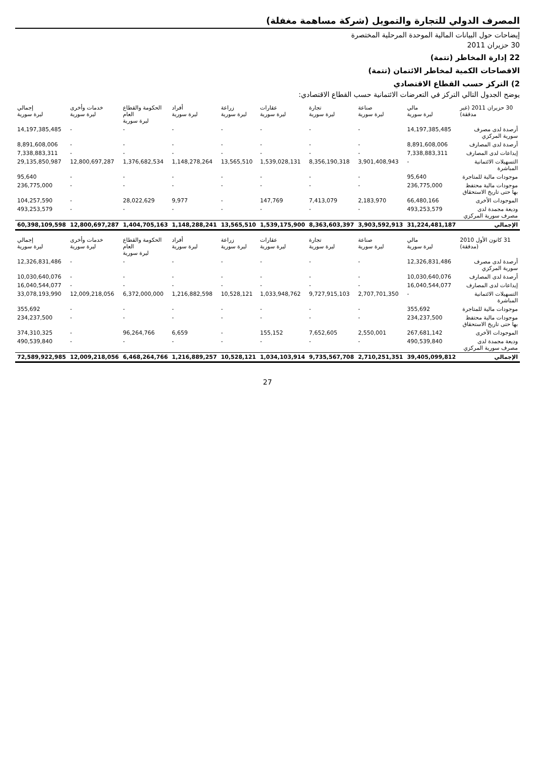المصرف الدولي للتجارة والتمويل (شركة مساهمة مغفلة)
إيضاحات حول البيانات المالية الموحدة المرحلية المختصرة
30 حزيران 2011
22 إدارة المخاطر (تتمة)
الافصاحات الكمية لمخاطر الائتمان (تتمة)
2) التركز حسب القطاع الاقتصادي
يوضح الجدول التالي التركز في التعرضات الائتمانية حسب القطاع الاقتصادي:
| 30 حزيران 2011 (غير مدققة) | مالي ليرة سورية | صناعة ليرة سورية | تجارة ليرة سورية | عقارات ليرة سورية | زراعة ليرة سورية | أفراد ليرة سورية | الحكومة والقطاع العام ليرة سورية | خدمات وأخرى ليرة سورية | إجمالي ليرة سورية |
| --- | --- | --- | --- | --- | --- | --- | --- | --- | --- |
| أرصدة لدى مصرف سورية المركزي | 14,197,385,485 | - | - | - | - | - | - | - | 14,197,385,485 |
| أرصدة لدى المصارف | 8,891,608,006 | - | - | - | - | - | - | - | 8,891,608,006 |
| إيداعات لدى المصارف | 7,338,883,311 | - | - | - | - | - | - | - | 7,338,883,311 |
| التسهيلات الائتمانية المباشرة | - | 3,901,408,943 | 8,356,190,318 | 1,539,028,131 | 13,565,510 | 1,148,278,264 | 1,376,682,534 | 12,800,697,287 | 29,135,850,987 |
| موجودات مالية للمتاجرة | 95,640 | - | - | - | - | - | - | - | 95,640 |
| موجودات مالية محتفظ بها حتى تاريخ الاستحقاق | 236,775,000 | - | - | - | - | - | - | - | 236,775,000 |
| الموجودات الأخرى | 66,480,166 | 2,183,970 | 7,413,079 | 147,769 | - | 9,977 | 28,022,629 | - | 104,257,590 |
| وديعة مجمدة لدى مصرف سورية المركزي | 493,253,579 | - | - | - | - | - | - | - | 493,253,579 |
| الإجمالي | 31,224,481,187 | 3,903,592,913 | 8,363,603,397 | 1,539,175,900 | 13,565,510 | 1,148,288,241 | 1,404,705,163 | 12,800,697,287 | 60,398,109,598 |
| 31 كانون الأول 2010 (مدققة) | مالي ليرة سورية | صناعة ليرة سورية | تجارة ليرة سورية | عقارات ليرة سورية | زراعة ليرة سورية | أفراد ليرة سورية | الحكومة والقطاع العام ليرة سورية | خدمات وأخرى ليرة سورية | إجمالي ليرة سورية |
| --- | --- | --- | --- | --- | --- | --- | --- | --- | --- |
| أرصدة لدى مصرف سورية المركزي | 12,326,831,486 | - | - | - | - | - | - | - | 12,326,831,486 |
| أرصدة لدى المصارف | 10,030,640,076 | - | - | - | - | - | - | - | 10,030,640,076 |
| إيداعات لدى المصارف | 16,040,544,077 | - | - | - | - | - | - | - | 16,040,544,077 |
| التسهيلات الائتمانية المباشرة | - | 2,707,701,350 | 9,727,915,103 | 1,033,948,762 | 10,528,121 | 1,216,882,598 | 6,372,000,000 | 12,009,218,056 | 33,078,193,990 |
| موجودات مالية للمتاجرة | 355,692 | - | - | - | - | - | - | - | 355,692 |
| موجودات مالية محتفظ بها حتى تاريخ الاستحقاق | 234,237,500 | - | - | - | - | - | - | - | 234,237,500 |
| الموجودات الأخرى | 267,681,142 | 2,550,001 | 7,652,605 | 155,152 | - | 6,659 | 96,264,766 | - | 374,310,325 |
| وديعة مجمدة لدى مصرف سورية المركزي | 490,539,840 | - | - | - | - | - | - | - | 490,539,840 |
| الإجمالي | 39,405,099,812 | 2,710,251,351 | 9,735,567,708 | 1,034,103,914 | 10,528,121 | 1,216,889,257 | 6,468,264,766 | 12,009,218,056 | 72,589,922,985 |
27